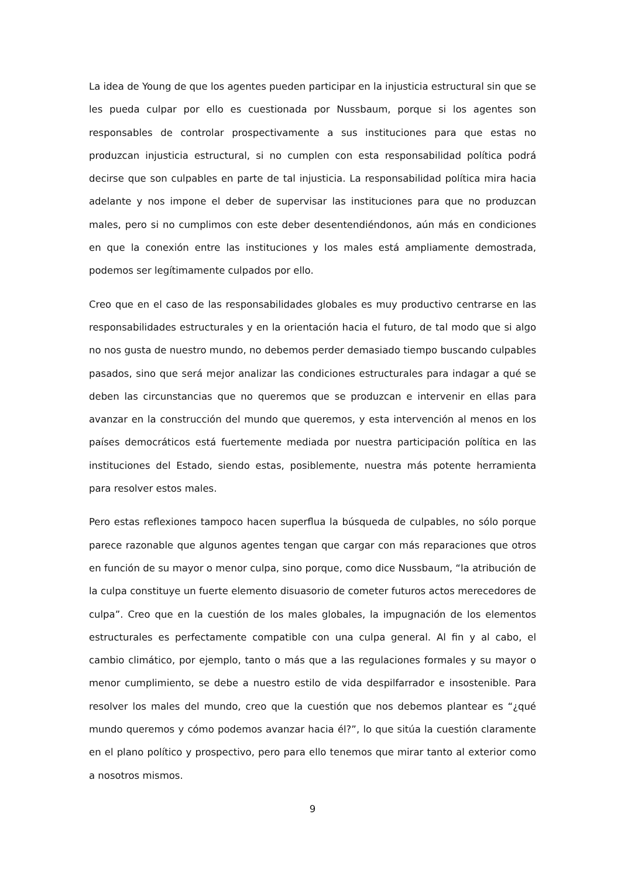La idea de Young de que los agentes pueden participar en la injusticia estructural sin que se les pueda culpar por ello es cuestionada por Nussbaum, porque si los agentes son responsables de controlar prospectivamente a sus instituciones para que estas no produzcan injusticia estructural, si no cumplen con esta responsabilidad política podrá decirse que son culpables en parte de tal injusticia. La responsabilidad política mira hacia adelante y nos impone el deber de supervisar las instituciones para que no produzcan males, pero si no cumplimos con este deber desentendiéndonos, aún más en condiciones en que la conexión entre las instituciones y los males está ampliamente demostrada, podemos ser legítimamente culpados por ello.
Creo que en el caso de las responsabilidades globales es muy productivo centrarse en las responsabilidades estructurales y en la orientación hacia el futuro, de tal modo que si algo no nos gusta de nuestro mundo, no debemos perder demasiado tiempo buscando culpables pasados, sino que será mejor analizar las condiciones estructurales para indagar a qué se deben las circunstancias que no queremos que se produzcan e intervenir en ellas para avanzar en la construcción del mundo que queremos, y esta intervención al menos en los países democráticos está fuertemente mediada por nuestra participación política en las instituciones del Estado, siendo estas, posiblemente, nuestra más potente herramienta para resolver estos males.
Pero estas reflexiones tampoco hacen superflua la búsqueda de culpables, no sólo porque parece razonable que algunos agentes tengan que cargar con más reparaciones que otros en función de su mayor o menor culpa, sino porque, como dice Nussbaum, “la atribución de la culpa constituye un fuerte elemento disuasorio de cometer futuros actos merecedores de culpa”. Creo que en la cuestión de los males globales, la impugnación de los elementos estructurales es perfectamente compatible con una culpa general. Al fin y al cabo, el cambio climático, por ejemplo, tanto o más que a las regulaciones formales y su mayor o menor cumplimiento, se debe a nuestro estilo de vida despilfarrador e insostenible. Para resolver los males del mundo, creo que la cuestión que nos debemos plantear es “¿qué mundo queremos y cómo podemos avanzar hacia él?”, lo que sitúa la cuestión claramente en el plano político y prospectivo, pero para ello tenemos que mirar tanto al exterior como a nosotros mismos.
9